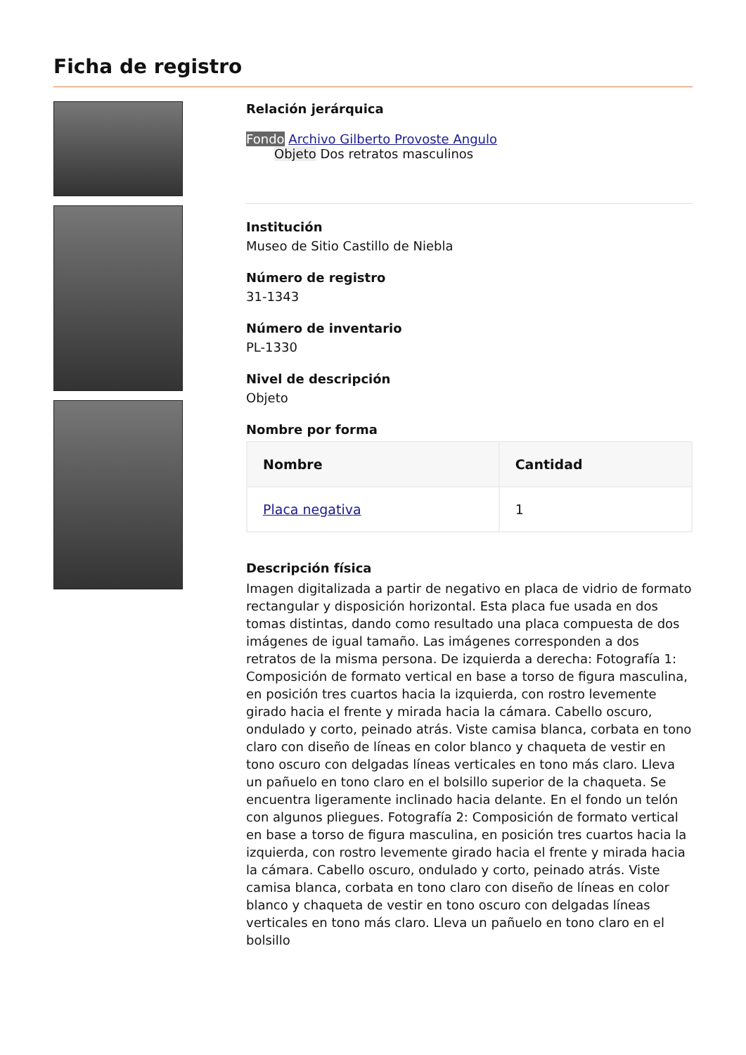Ficha de registro
Relación jerárquica
Fondo Archivo Gilberto Provoste Angulo
Objeto Dos retratos masculinos
Institución
Museo de Sitio Castillo de Niebla
Número de registro
31-1343
Número de inventario
PL-1330
Nivel de descripción
Objeto
Nombre por forma
| Nombre | Cantidad |
| --- | --- |
| Placa negativa | 1 |
Descripción física
Imagen digitalizada a partir de negativo en placa de vidrio de formato rectangular y disposición horizontal. Esta placa fue usada en dos tomas distintas, dando como resultado una placa compuesta de dos imágenes de igual tamaño. Las imágenes corresponden a dos retratos de la misma persona. De izquierda a derecha: Fotografía 1: Composición de formato vertical en base a torso de figura masculina, en posición tres cuartos hacia la izquierda, con rostro levemente girado hacia el frente y mirada hacia la cámara. Cabello oscuro, ondulado y corto, peinado atrás. Viste camisa blanca, corbata en tono claro con diseño de líneas en color blanco y chaqueta de vestir en tono oscuro con delgadas líneas verticales en tono más claro. Lleva un pañuelo en tono claro en el bolsillo superior de la chaqueta. Se encuentra ligeramente inclinado hacia delante. En el fondo un telón con algunos pliegues. Fotografía 2: Composición de formato vertical en base a torso de figura masculina, en posición tres cuartos hacia la izquierda, con rostro levemente girado hacia el frente y mirada hacia la cámara. Cabello oscuro, ondulado y corto, peinado atrás. Viste camisa blanca, corbata en tono claro con diseño de líneas en color blanco y chaqueta de vestir en tono oscuro con delgadas líneas verticales en tono más claro. Lleva un pañuelo en tono claro en el bolsillo